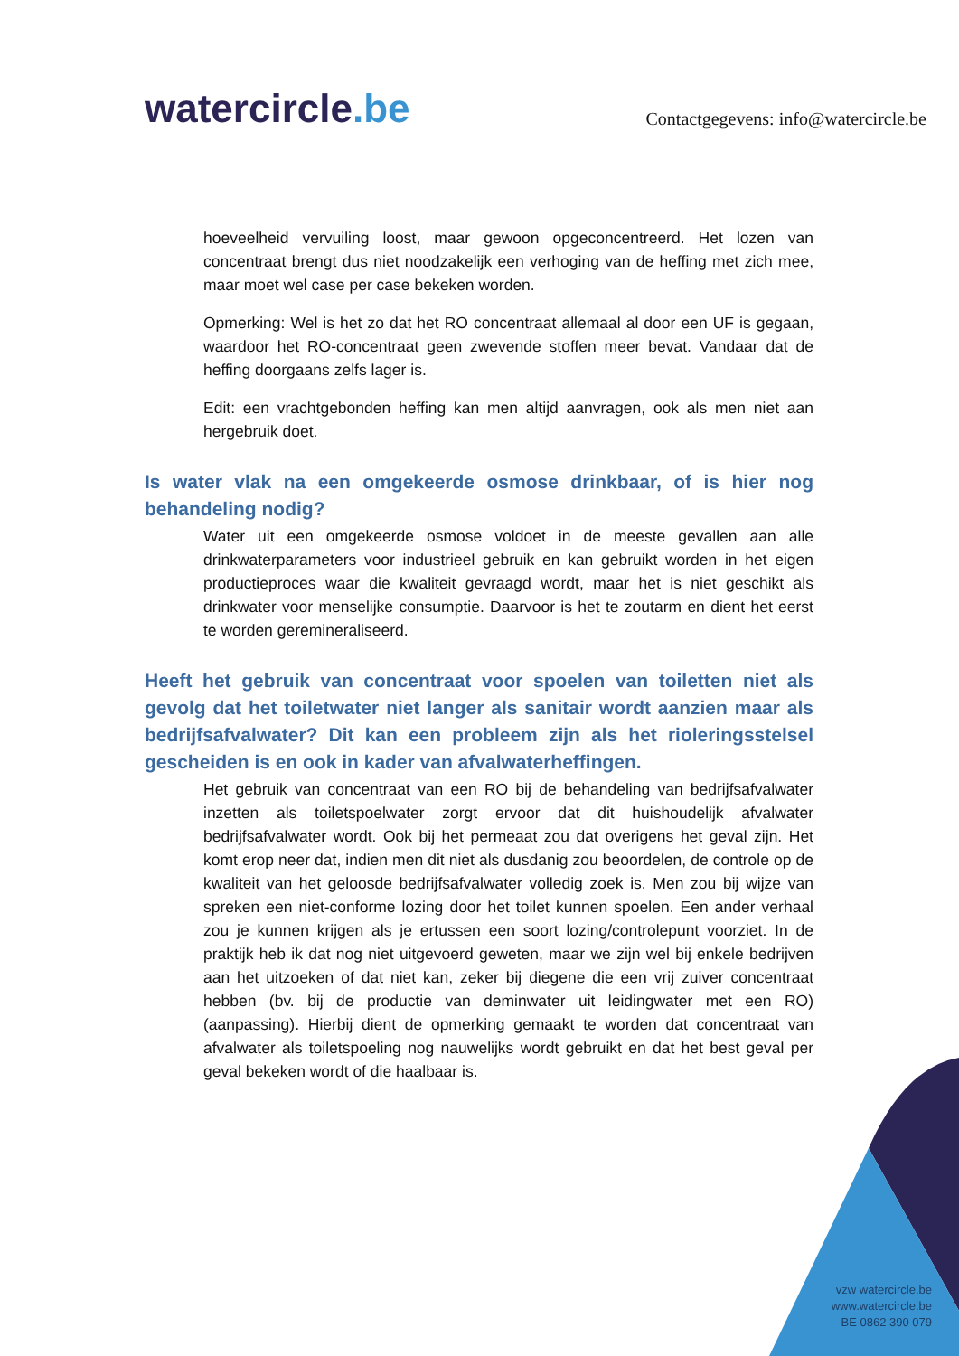watercircle.be
Contactgegevens: info@watercircle.be
hoeveelheid vervuiling loost, maar gewoon opgeconcentreerd. Het lozen van concentraat brengt dus niet noodzakelijk een verhoging van de heffing met zich mee, maar moet wel case per case bekeken worden.
Opmerking: Wel is het zo dat het RO concentraat allemaal al door een UF is gegaan, waardoor het RO-concentraat geen zwevende stoffen meer bevat. Vandaar dat de heffing doorgaans zelfs lager is.
Edit: een vrachtgebonden heffing kan men altijd aanvragen, ook als men niet aan hergebruik doet.
Is water vlak na een omgekeerde osmose drinkbaar, of is hier nog behandeling nodig?
Water uit een omgekeerde osmose voldoet in de meeste gevallen aan alle drinkwaterparameters voor industrieel gebruik en kan gebruikt worden in het eigen productieproces waar die kwaliteit gevraagd wordt, maar het is niet geschikt als drinkwater voor menselijke consumptie. Daarvoor is het te zoutarm en dient het eerst te worden geremineraliseerd.
Heeft het gebruik van concentraat voor spoelen van toiletten niet als gevolg dat het toiletwater niet langer als sanitair wordt aanzien maar als bedrijfsafvalwater? Dit kan een probleem zijn als het rioleringsstelsel gescheiden is en ook in kader van afvalwaterheffingen.
Het gebruik van concentraat van een RO bij de behandeling van bedrijfsafvalwater inzetten als toiletspoelwater zorgt ervoor dat dit huishoudelijk afvalwater bedrijfsafvalwater wordt. Ook bij het permeaat zou dat overigens het geval zijn. Het komt erop neer dat, indien men dit niet als dusdanig zou beoordelen, de controle op de kwaliteit van het geloosde bedrijfsafvalwater volledig zoek is. Men zou bij wijze van spreken een niet-conforme lozing door het toilet kunnen spoelen. Een ander verhaal zou je kunnen krijgen als je ertussen een soort lozing/controlepunt voorziet. In de praktijk heb ik dat nog niet uitgevoerd geweten, maar we zijn wel bij enkele bedrijven aan het uitzoeken of dat niet kan, zeker bij diegene die een vrij zuiver concentraat hebben (bv. bij de productie van deminwater uit leidingwater met een RO) (aanpassing). Hierbij dient de opmerking gemaakt te worden dat concentraat van afvalwater als toiletspoeling nog nauwelijks wordt gebruikt en dat het best geval per geval bekeken wordt of die haalbaar is.
vzw watercircle.be
www.watercircle.be
BE 0862 390 079